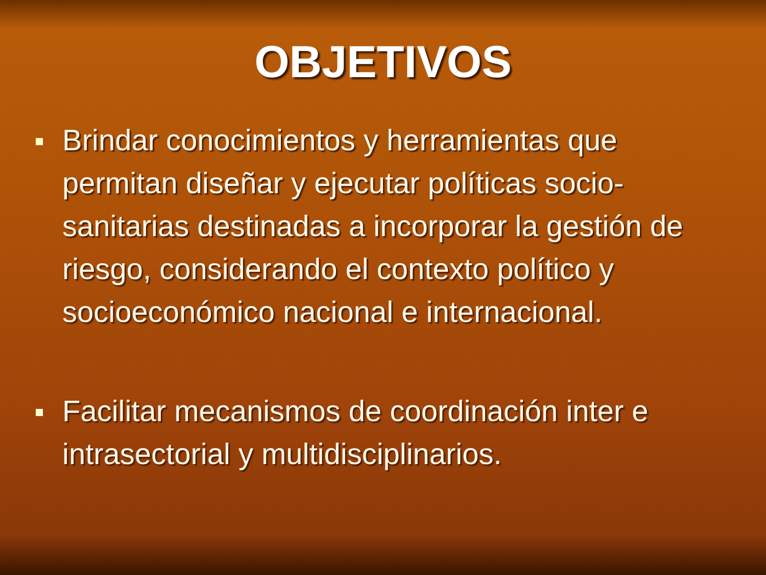OBJETIVOS
Brindar conocimientos y herramientas que permitan diseñar y ejecutar políticas socio-sanitarias destinadas a incorporar la gestión de riesgo, considerando el contexto político y socioeconómico nacional e internacional.
Facilitar mecanismos de coordinación inter e intrasectorial y multidisciplinarios.